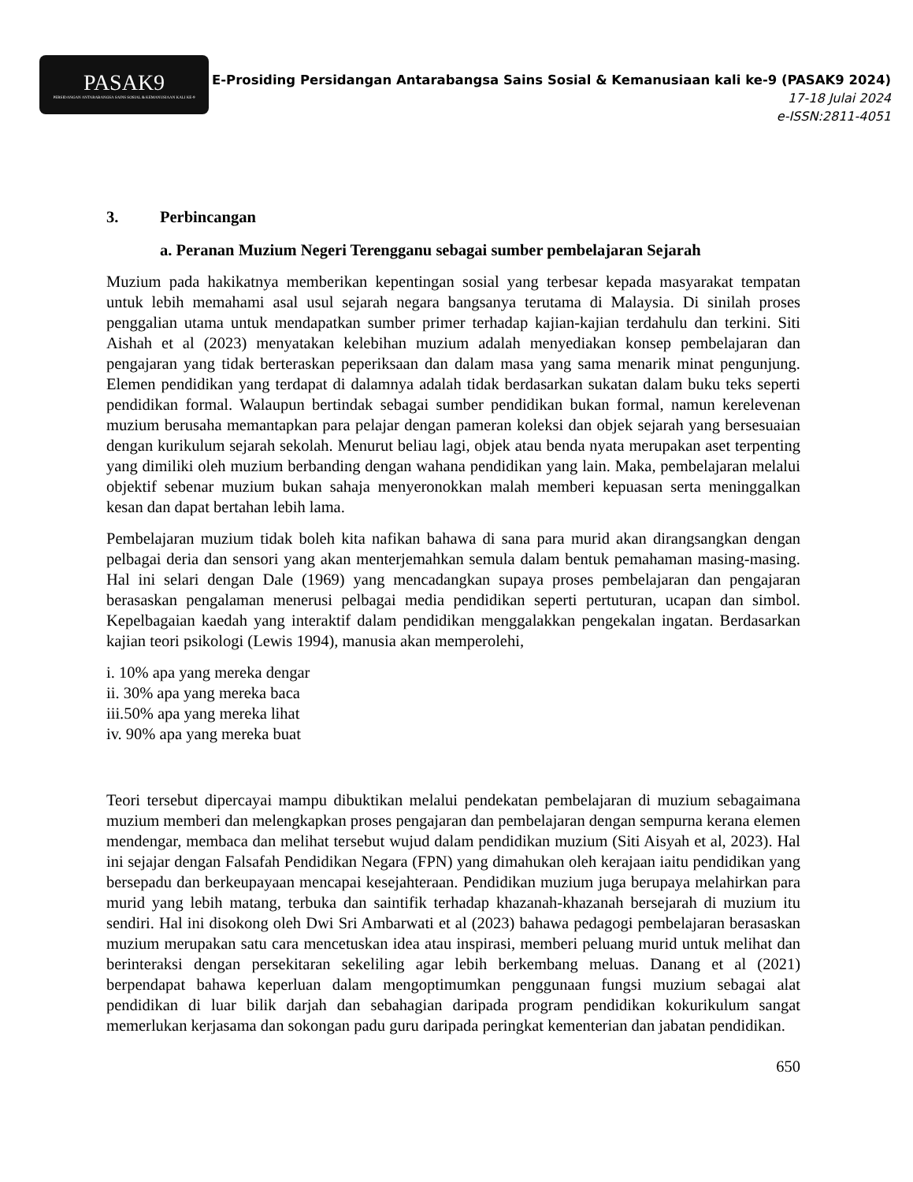PASAK9
PERSIDANGAN ANTARABANGSA SAINS SOSIAL & KEMANUSIAAN KALI KE-9
E-Prosiding Persidangan Antarabangsa Sains Sosial & Kemanusiaan kali ke-9 (PASAK9 2024)
17-18 Julai 2024
e-ISSN:2811-4051
3. Perbincangan
a. Peranan Muzium Negeri Terengganu sebagai sumber pembelajaran Sejarah
Muzium pada hakikatnya memberikan kepentingan sosial yang terbesar kepada masyarakat tempatan untuk lebih memahami asal usul sejarah negara bangsanya terutama di Malaysia. Di sinilah proses penggalian utama untuk mendapatkan sumber primer terhadap kajian-kajian terdahulu dan terkini. Siti Aishah et al (2023) menyatakan kelebihan muzium adalah menyediakan konsep pembelajaran dan pengajaran yang tidak berteraskan peperiksaan dan dalam masa yang sama menarik minat pengunjung. Elemen pendidikan yang terdapat di dalamnya adalah tidak berdasarkan sukatan dalam buku teks seperti pendidikan formal. Walaupun bertindak sebagai sumber pendidikan bukan formal, namun kerelevenan muzium berusaha memantapkan para pelajar dengan pameran koleksi dan objek sejarah yang bersesuaian dengan kurikulum sejarah sekolah. Menurut beliau lagi, objek atau benda nyata merupakan aset terpenting yang dimiliki oleh muzium berbanding dengan wahana pendidikan yang lain. Maka, pembelajaran melalui objektif sebenar muzium bukan sahaja menyeronokkan malah memberi kepuasan serta meninggalkan kesan dan dapat bertahan lebih lama.
Pembelajaran muzium tidak boleh kita nafikan bahawa di sana para murid akan dirangsangkan dengan pelbagai deria dan sensori yang akan menterjemahkan semula dalam bentuk pemahaman masing-masing. Hal ini selari dengan Dale (1969) yang mencadangkan supaya proses pembelajaran dan pengajaran berasaskan pengalaman menerusi pelbagai media pendidikan seperti pertuturan, ucapan dan simbol. Kepelbagaian kaedah yang interaktif dalam pendidikan menggalakkan pengekalan ingatan. Berdasarkan kajian teori psikologi (Lewis 1994), manusia akan memperolehi,
i. 10% apa yang mereka dengar
ii. 30% apa yang mereka baca
iii.50% apa yang mereka lihat
iv. 90% apa yang mereka buat
Teori tersebut dipercayai mampu dibuktikan melalui pendekatan pembelajaran di muzium sebagaimana muzium memberi dan melengkapkan proses pengajaran dan pembelajaran dengan sempurna kerana elemen mendengar, membaca dan melihat tersebut wujud dalam pendidikan muzium (Siti Aisyah et al, 2023). Hal ini sejajar dengan Falsafah Pendidikan Negara (FPN) yang dimahukan oleh kerajaan iaitu pendidikan yang bersepadu dan berkeupayaan mencapai kesejahteraan. Pendidikan muzium juga berupaya melahirkan para murid yang lebih matang, terbuka dan saintifik terhadap khazanah-khazanah bersejarah di muzium itu sendiri. Hal ini disokong oleh Dwi Sri Ambarwati et al (2023) bahawa pedagogi pembelajaran berasaskan muzium merupakan satu cara mencetuskan idea atau inspirasi, memberi peluang murid untuk melihat dan berinteraksi dengan persekitaran sekeliling agar lebih berkembang meluas. Danang et al (2021) berpendapat bahawa keperluan dalam mengoptimumkan penggunaan fungsi muzium sebagai alat pendidikan di luar bilik darjah dan sebahagian daripada program pendidikan kokurikulum sangat memerlukan kerjasama dan sokongan padu guru daripada peringkat kementerian dan jabatan pendidikan.
650